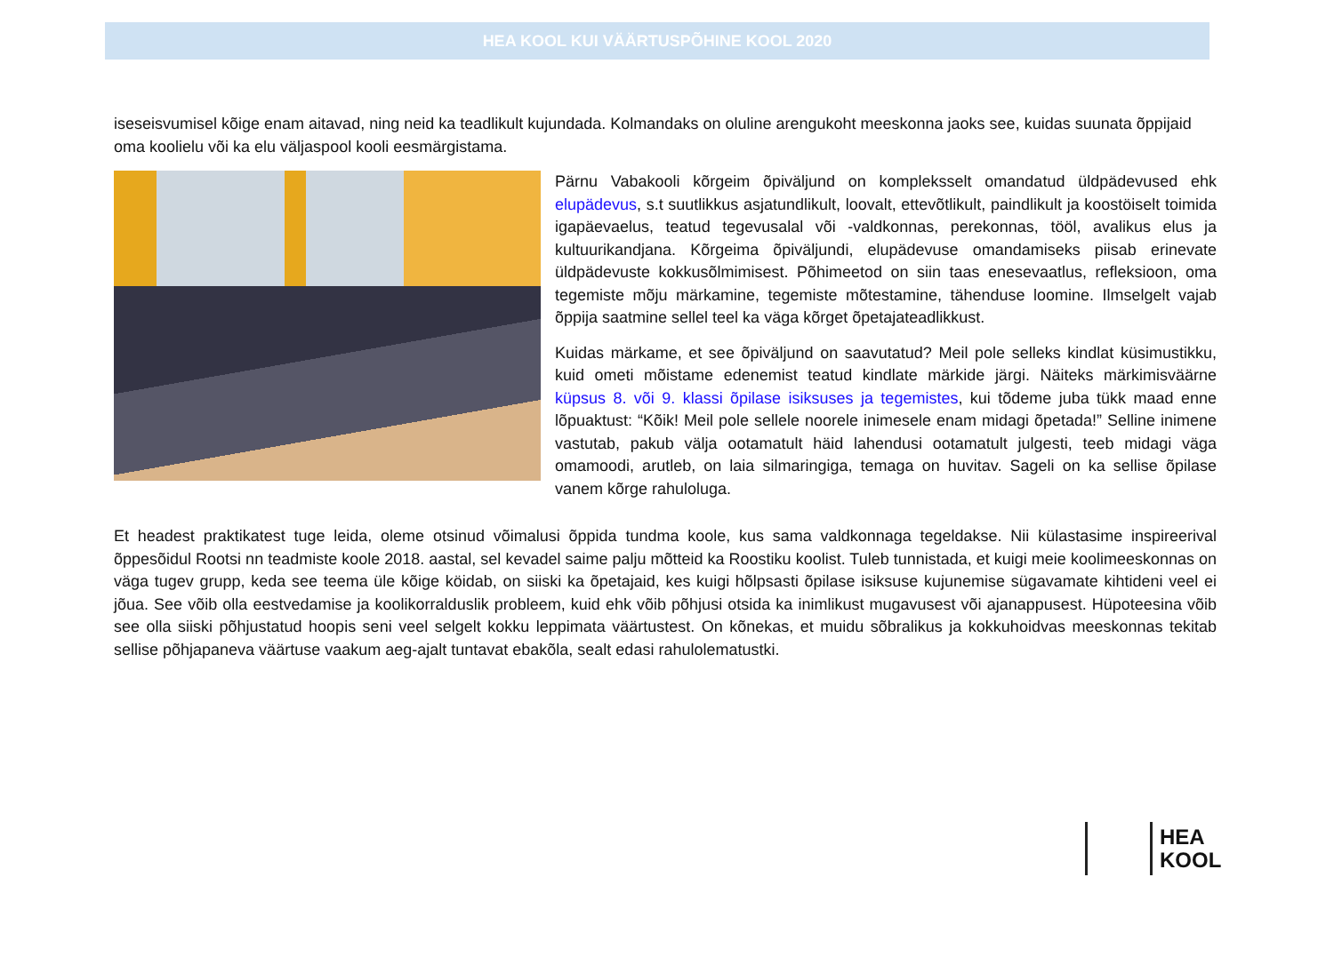HEA KOOL KUI VÄÄRTUSPÕHINE KOOL 2020
iseseisvumisel kõige enam aitavad, ning neid ka teadlikult kujundada. Kolmandaks on oluline arengukoht meeskonna jaoks see, kuidas suunata õppijaid oma koolielu või ka elu väljaspool kooli eesmärgistama.
Pärnu Vabakooli kõrgeim õpiväljund on kompleksselt omandatud üldpädevused ehk elupädevus, s.t suutlikkus asjatundlikult, loovalt, ettevõtlikult, paindlikult ja koostöiselt toimida igapäevaelus, teatud tegevusalal või -valdkonnas, perekonnas, tööl, avalikus elus ja kultuurikandjana. Kõrgeima õpiväljundi, elupädevuse omandamiseks piisab erinevate üldpädevuste kokkusõlmimisest. Põhimeetod on siin taas enesevaatlus, refleksioon, oma tegemiste mõju märkamine, tegemiste mõtestamine, tähenduse loomine. Ilmselgelt vajab õppija saatmine sellel teel ka väga kõrget õpetajateadlikkust.
Kuidas märkame, et see õpiväljund on saavutatud? Meil pole selleks kindlat küsimustikku, kuid ometi mõistame edenemist teatud kindlate märkide järgi. Näiteks märkimisväärne küpsus 8. või 9. klassi õpilase isiksuses ja tegemistes, kui tõdeme juba tükk maad enne lõpuaktust: “Kõik! Meil pole sellele noorele inimesele enam midagi õpetada!” Selline inimene vastutab, pakub välja ootamatult häid lahendusi ootamatult julgesti, teeb midagi väga omamoodi, arutleb, on laia silmaringiga, temaga on huvitav. Sageli on ka sellise õpilase vanem kõrge rahuloluga.
Et headest praktikatest tuge leida, oleme otsinud võimalusi õppida tundma koole, kus sama valdkonnaga tegeldakse. Nii külastasime inspireerival õppesõidul Rootsi nn teadmiste koole 2018. aastal, sel kevadel saime palju mõtteid ka Roostiku koolist. Tuleb tunnistada, et kuigi meie koolimeeskonnas on väga tugev grupp, keda see teema üle kõige köidab, on siiski ka õpetajaid, kes kuigi hõlpsasti õpilase isiksuse kujunemise sügavamate kihtideni veel ei jõua. See võib olla eestvedamise ja koolikorralduslik probleem, kuid ehk võib põhjusi otsida ka inimlikust mugavusest või ajanappusest. Hüpoteesina võib see olla siiski põhjustatud hoopis seni veel selgelt kokku leppimata väärtustest. On kõnekas, et muidu sõbralikus ja kokkuhoidvas meeskonnas tekitab sellise põhjapaneva väärtuse vaakum aeg-ajalt tuntavat ebakõla, sealt edasi rahulolematustki.
HEA
KOOL